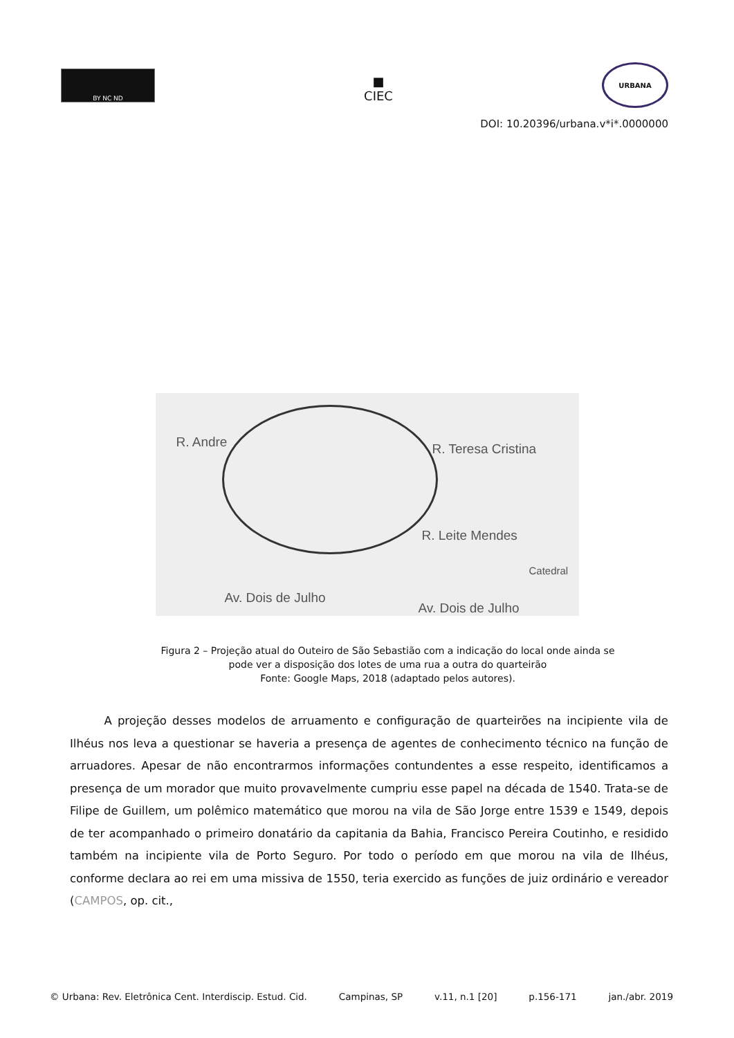BY NC ND
■
CIEC
URBANA
DOI: 10.20396/urbana.v*i*.0000000
R. Andre R. Teresa Cristina
R. Leite Mendes
Catedral
Av. Dois de Julho
Av. Dois de Julho
Figura 2 – Projeção atual do Outeiro de São Sebastião com a indicação do local onde ainda se
pode ver a disposição dos lotes de uma rua a outra do quarteirão
Fonte: Google Maps, 2018 (adaptado pelos autores).
   A projeção desses modelos de arruamento e configuração de quarteirões na incipiente vila de Ilhéus nos leva a questionar se haveria a presença de agentes de conhecimento técnico na função de arruadores. Apesar de não encontrarmos informações contundentes a esse respeito, identificamos a presença de um morador que muito provavelmente cumpriu esse papel na década de 1540. Trata-se de Filipe de Guillem, um polêmico matemático que morou na vila de São Jorge entre 1539 e 1549, depois de ter acompanhado o primeiro donatário da capitania da Bahia, Francisco Pereira Coutinho, e residido também na incipiente vila de Porto Seguro. Por todo o período em que morou na vila de Ilhéus, conforme declara ao rei em uma missiva de 1550, teria exercido as funções de juiz ordinário e vereador (CAMPOS, op. cit.,
© Urbana: Rev. Eletrônica Cent. Interdiscip. Estud. Cid. Campinas, SP v.11, n.1 [20] p.156-171 jan./abr. 2019